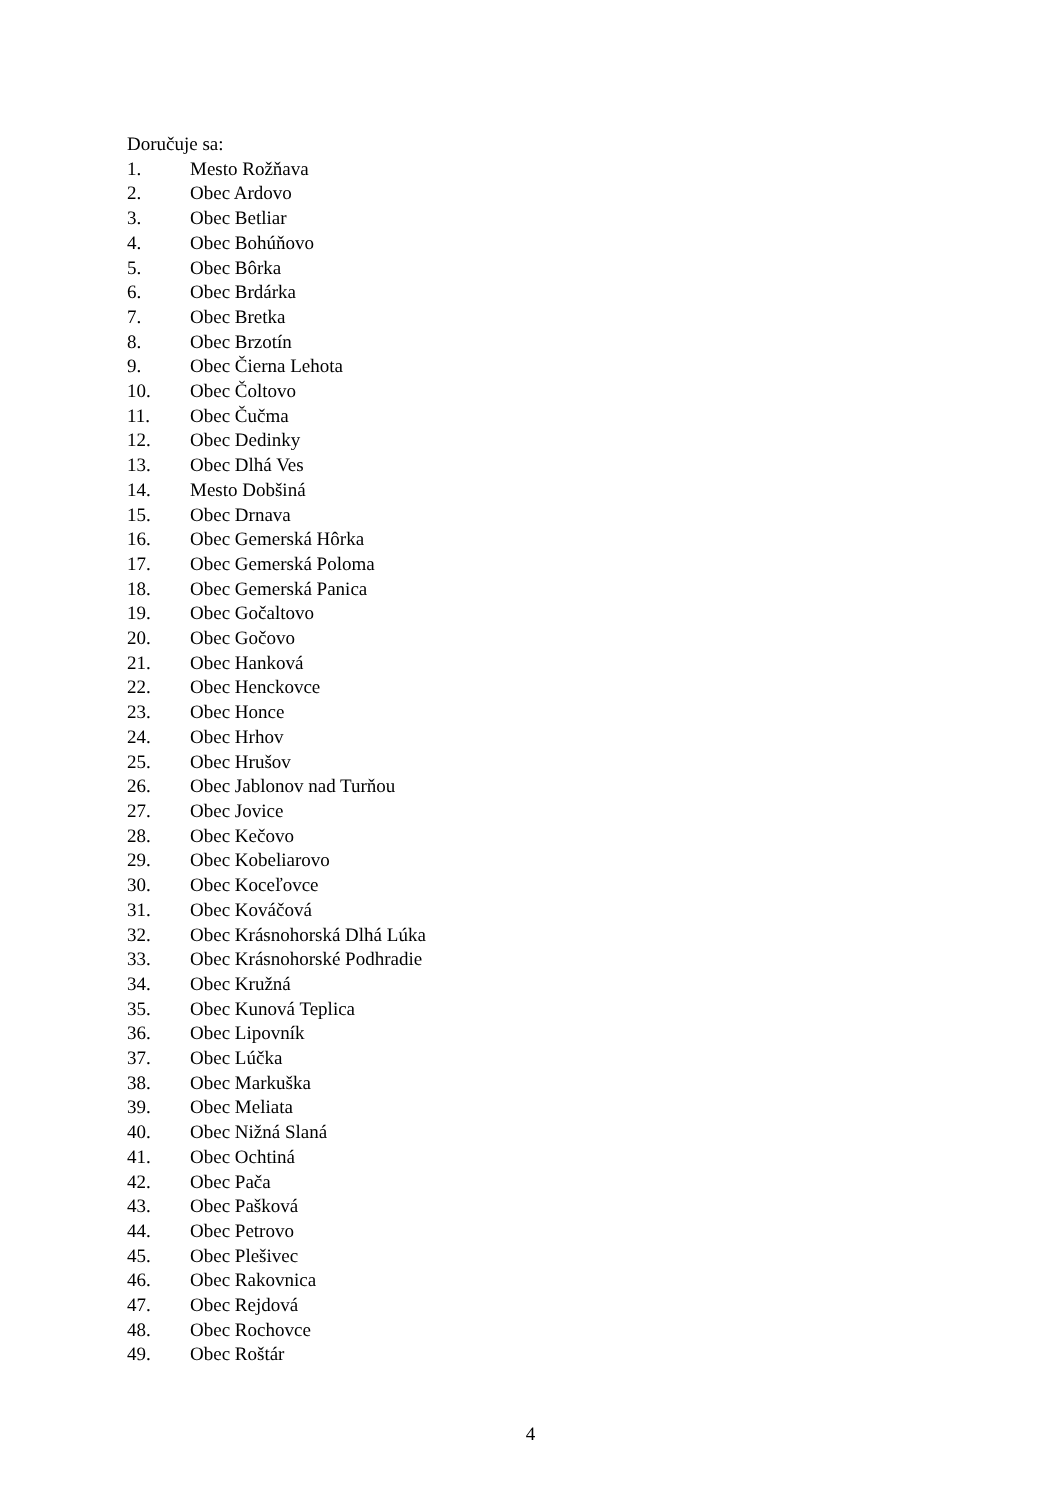Doručuje sa:
1. Mesto Rožňava
2. Obec Ardovo
3. Obec Betliar
4. Obec Bohúňovo
5. Obec Bôrka
6. Obec Brdárka
7. Obec Bretka
8. Obec Brzotín
9. Obec Čierna Lehota
10. Obec Čoltovo
11. Obec Čučma
12. Obec Dedinky
13. Obec Dlhá Ves
14. Mesto Dobšiná
15. Obec Drnava
16. Obec Gemerská Hôrka
17. Obec Gemerská Poloma
18. Obec Gemerská Panica
19. Obec Gočaltovo
20. Obec Gočovo
21. Obec Hanková
22. Obec Henckovce
23. Obec Honce
24. Obec Hrhov
25. Obec Hrušov
26. Obec Jablonov nad Turňou
27. Obec Jovice
28. Obec Kečovo
29. Obec Kobeliarovo
30. Obec Koceľovce
31. Obec Kováčová
32. Obec Krásnohorská Dlhá Lúka
33. Obec Krásnohorské Podhradie
34. Obec Kružná
35. Obec Kunová Teplica
36. Obec Lipovník
37. Obec Lúčka
38. Obec Markuška
39. Obec Meliata
40. Obec Nižná Slaná
41. Obec Ochtiná
42. Obec Pača
43. Obec Pašková
44. Obec Petrovo
45. Obec Plešivec
46. Obec Rakovnica
47. Obec Rejdová
48. Obec Rochovce
49. Obec Roštár
4